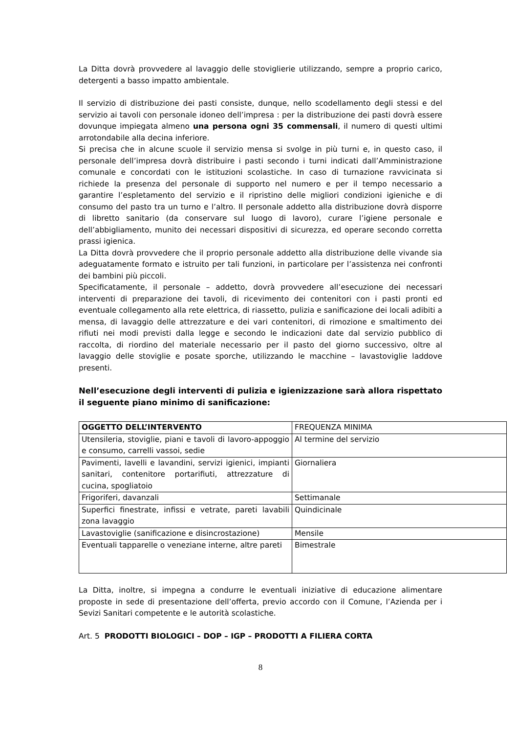La Ditta dovrà provvedere al lavaggio delle stoviglierie utilizzando, sempre a proprio carico, detergenti a basso impatto ambientale.
Il servizio di distribuzione dei pasti consiste, dunque, nello scodellamento degli stessi e del servizio ai tavoli con personale idoneo dell’impresa : per la distribuzione dei pasti dovrà essere dovunque impiegata almeno una persona ogni 35 commensali, il numero di questi ultimi arrotondabile alla decina inferiore.
Si precisa che in alcune scuole il servizio mensa si svolge in più turni e, in questo caso, il personale dell’impresa dovrà distribuire i pasti secondo i turni indicati dall’Amministrazione comunale e concordati con le istituzioni scolastiche. In caso di turnazione ravvicinata si richiede la presenza del personale di supporto nel numero e per il tempo necessario a garantire l’espletamento del servizio e il ripristino delle migliori condizioni igieniche e di consumo del pasto tra un turno e l’altro. Il personale addetto alla distribuzione dovrà disporre di libretto sanitario (da conservare sul luogo di lavoro), curare l’igiene personale e dell’abbigliamento, munito dei necessari dispositivi di sicurezza, ed operare secondo corretta prassi igienica.
La Ditta dovrà provvedere che il proprio personale addetto alla distribuzione delle vivande sia adeguatamente formato e istruito per tali funzioni, in particolare per l’assistenza nei confronti dei bambini più piccoli.
Specificatamente, il personale – addetto, dovrà provvedere all’esecuzione dei necessari interventi di preparazione dei tavoli, di ricevimento dei contenitori con i pasti pronti ed eventuale collegamento alla rete elettrica, di riassetto, pulizia e sanificazione dei locali adibiti a mensa, di lavaggio delle attrezzature e dei vari contenitori, di rimozione e smaltimento dei rifiuti nei modi previsti dalla legge e secondo le indicazioni date dal servizio pubblico di raccolta, di riordino del materiale necessario per il pasto del giorno successivo, oltre al lavaggio delle stoviglie e posate sporche, utilizzando le macchine – lavastoviglie laddove presenti.
Nell’esecuzione degli interventi di pulizia e igienizzazione sarà allora rispettato il seguente piano minimo di sanificazione:
| OGGETTO DELL’INTERVENTO | FREQUENZA MINIMA |
| Utensileria, stoviglie, piani e tavoli di lavoro-appoggio e consumo, carrelli vassoi, sedie | Al termine del servizio |
| Pavimenti, lavelli e lavandini, servizi igienici, impianti sanitari, contenitore portarifiuti, attrezzature di cucina, spogliatoio | Giornaliera |
| Frigoriferi, davanzali | Settimanale |
| Superfici finestrate, infissi e vetrate, pareti lavabili zona lavaggio | Quindicinale |
| Lavastoviglie (sanificazione e disincrostazione) | Mensile |
| Eventuali tapparelle o veneziane interne, altre pareti | Bimestrale |
La Ditta, inoltre, si impegna a condurre le eventuali iniziative di educazione alimentare proposte in sede di presentazione dell’offerta, previo accordo con il Comune, l’Azienda per i Sevizi Sanitari competente e le autorità scolastiche.
Art. 5 PRODOTTI BIOLOGICI – DOP – IGP – PRODOTTI A FILIERA CORTA
8